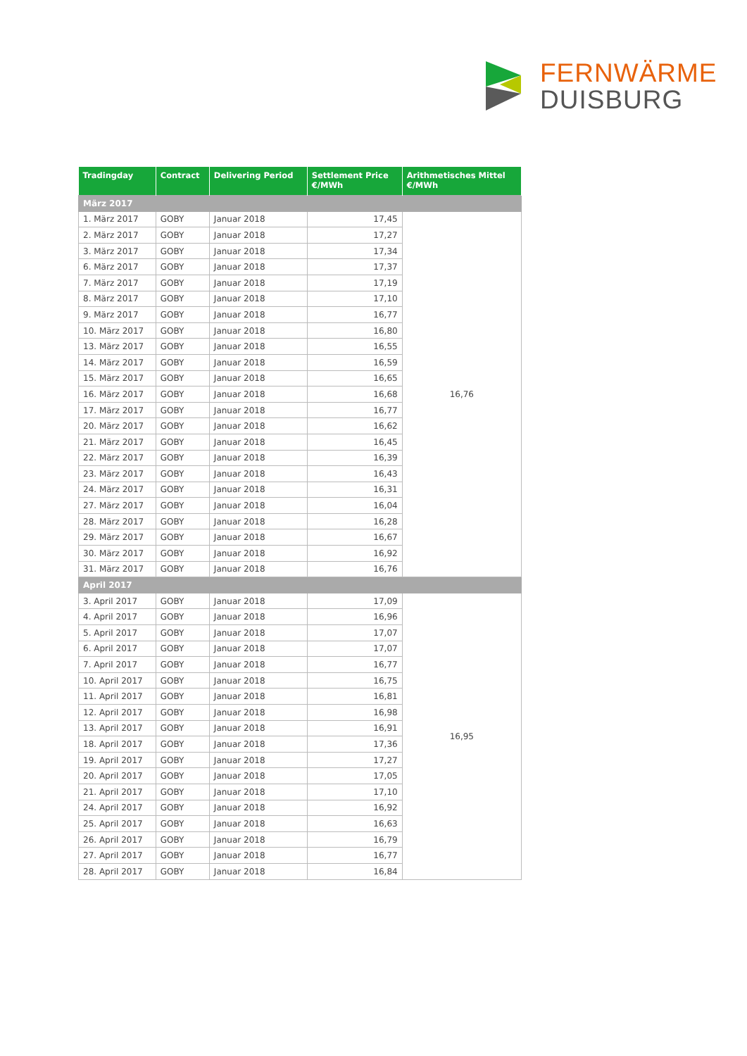FERNWÄRME
DUISBURG
| Tradingday | Contract | Delivering Period | Settlement Price €/MWh | Arithmetisches Mittel €/MWh |
| --- | --- | --- | --- | --- |
| März 2017 | | | | |
| 1. März 2017 | GOBY | Januar 2018 | 17,45 | 16,76 |
| 2. März 2017 | GOBY | Januar 2018 | 17,27 | |
| 3. März 2017 | GOBY | Januar 2018 | 17,34 | |
| 6. März 2017 | GOBY | Januar 2018 | 17,37 | |
| 7. März 2017 | GOBY | Januar 2018 | 17,19 | |
| 8. März 2017 | GOBY | Januar 2018 | 17,10 | |
| 9. März 2017 | GOBY | Januar 2018 | 16,77 | |
| 10. März 2017 | GOBY | Januar 2018 | 16,80 | |
| 13. März 2017 | GOBY | Januar 2018 | 16,55 | |
| 14. März 2017 | GOBY | Januar 2018 | 16,59 | |
| 15. März 2017 | GOBY | Januar 2018 | 16,65 | |
| 16. März 2017 | GOBY | Januar 2018 | 16,68 | |
| 17. März 2017 | GOBY | Januar 2018 | 16,77 | |
| 20. März 2017 | GOBY | Januar 2018 | 16,62 | |
| 21. März 2017 | GOBY | Januar 2018 | 16,45 | |
| 22. März 2017 | GOBY | Januar 2018 | 16,39 | |
| 23. März 2017 | GOBY | Januar 2018 | 16,43 | |
| 24. März 2017 | GOBY | Januar 2018 | 16,31 | |
| 27. März 2017 | GOBY | Januar 2018 | 16,04 | |
| 28. März 2017 | GOBY | Januar 2018 | 16,28 | |
| 29. März 2017 | GOBY | Januar 2018 | 16,67 | |
| 30. März 2017 | GOBY | Januar 2018 | 16,92 | |
| 31. März 2017 | GOBY | Januar 2018 | 16,76 | |
| April 2017 | | | | |
| 3. April 2017 | GOBY | Januar 2018 | 17,09 | 16,95 |
| 4. April 2017 | GOBY | Januar 2018 | 16,96 | |
| 5. April 2017 | GOBY | Januar 2018 | 17,07 | |
| 6. April 2017 | GOBY | Januar 2018 | 17,07 | |
| 7. April 2017 | GOBY | Januar 2018 | 16,77 | |
| 10. April 2017 | GOBY | Januar 2018 | 16,75 | |
| 11. April 2017 | GOBY | Januar 2018 | 16,81 | |
| 12. April 2017 | GOBY | Januar 2018 | 16,98 | |
| 13. April 2017 | GOBY | Januar 2018 | 16,91 | |
| 18. April 2017 | GOBY | Januar 2018 | 17,36 | |
| 19. April 2017 | GOBY | Januar 2018 | 17,27 | |
| 20. April 2017 | GOBY | Januar 2018 | 17,05 | |
| 21. April 2017 | GOBY | Januar 2018 | 17,10 | |
| 24. April 2017 | GOBY | Januar 2018 | 16,92 | |
| 25. April 2017 | GOBY | Januar 2018 | 16,63 | |
| 26. April 2017 | GOBY | Januar 2018 | 16,79 | |
| 27. April 2017 | GOBY | Januar 2018 | 16,77 | |
| 28. April 2017 | GOBY | Januar 2018 | 16,84 | |